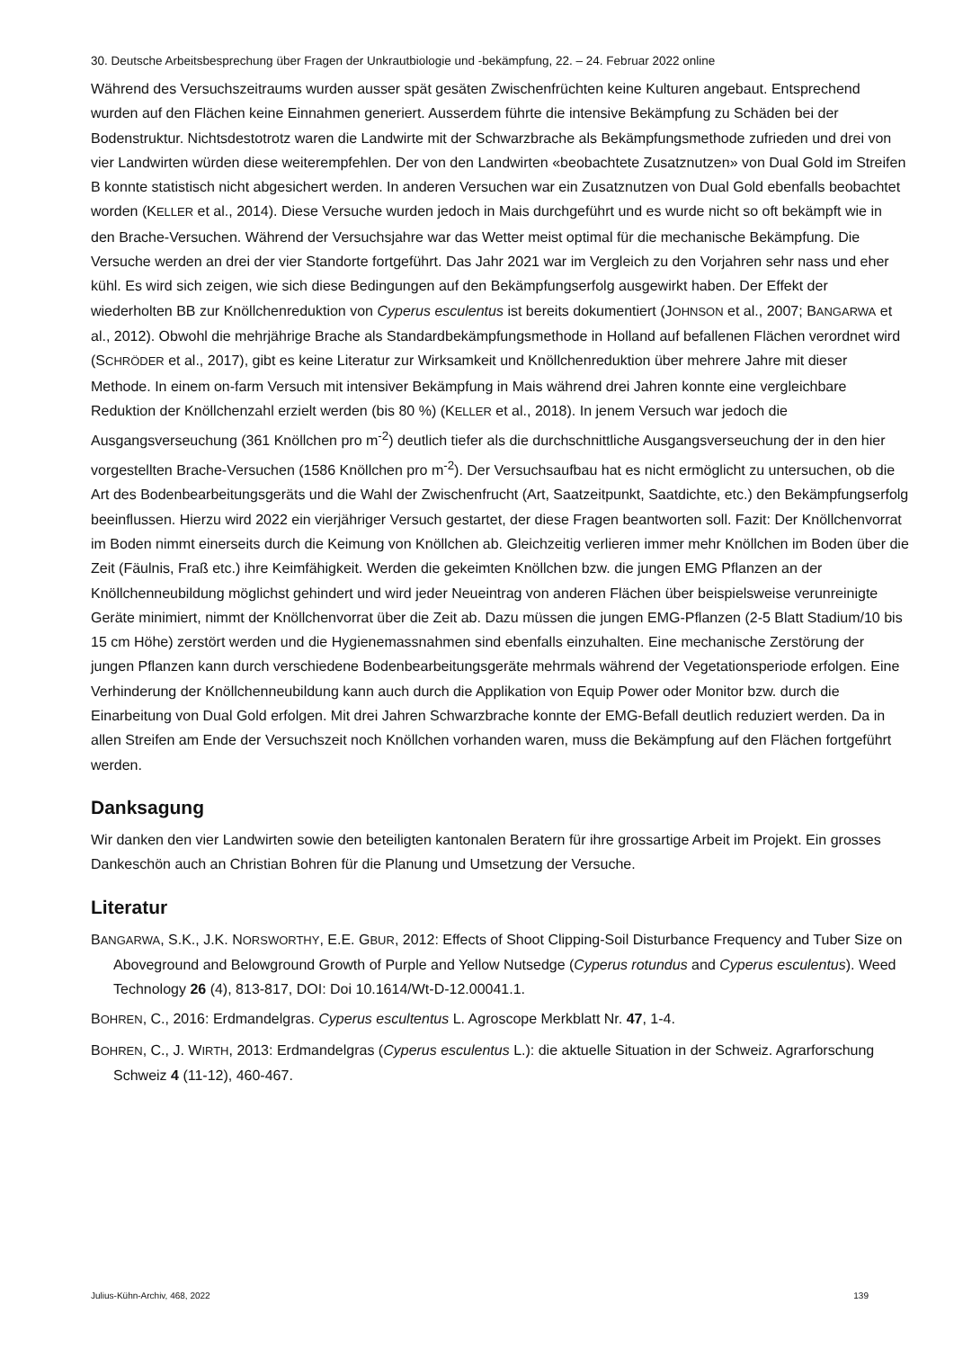30. Deutsche Arbeitsbesprechung über Fragen der Unkrautbiologie und -bekämpfung, 22. – 24. Februar 2022 online
Während des Versuchszeitraums wurden ausser spät gesäten Zwischenfrüchten keine Kulturen angebaut. Entsprechend wurden auf den Flächen keine Einnahmen generiert. Ausserdem führte die intensive Bekämpfung zu Schäden bei der Bodenstruktur. Nichtsdestotrotz waren die Landwirte mit der Schwarzbrache als Bekämpfungsmethode zufrieden und drei von vier Landwirten würden diese weiterempfehlen. Der von den Landwirten «beobachtete Zusatznutzen» von Dual Gold im Streifen B konnte statistisch nicht abgesichert werden. In anderen Versuchen war ein Zusatznutzen von Dual Gold ebenfalls beobachtet worden (KELLER et al., 2014). Diese Versuche wurden jedoch in Mais durchgeführt und es wurde nicht so oft bekämpft wie in den Brache-Versuchen. Während der Versuchsjahre war das Wetter meist optimal für die mechanische Bekämpfung. Die Versuche werden an drei der vier Standorte fortgeführt. Das Jahr 2021 war im Vergleich zu den Vorjahren sehr nass und eher kühl. Es wird sich zeigen, wie sich diese Bedingungen auf den Bekämpfungserfolg ausgewirkt haben. Der Effekt der wiederholten BB zur Knöllchenreduktion von Cyperus esculentus ist bereits dokumentiert (JOHNSON et al., 2007; BANGARWA et al., 2012). Obwohl die mehrjährige Brache als Standardbekämpfungsmethode in Holland auf befallenen Flächen verordnet wird (SCHRÖDER et al., 2017), gibt es keine Literatur zur Wirksamkeit und Knöllchenreduktion über mehrere Jahre mit dieser Methode. In einem on-farm Versuch mit intensiver Bekämpfung in Mais während drei Jahren konnte eine vergleichbare Reduktion der Knöllchenzahl erzielt werden (bis 80 %) (KELLER et al., 2018). In jenem Versuch war jedoch die Ausgangsverseuchung (361 Knöllchen pro m<sup>-2</sup>) deutlich tiefer als die durchschnittliche Ausgangsverseuchung der in den hier vorgestellten Brache-Versuchen (1586 Knöllchen pro m<sup>-2</sup>). Der Versuchsaufbau hat es nicht ermöglicht zu untersuchen, ob die Art des Bodenbearbeitungsgeräts und die Wahl der Zwischenfrucht (Art, Saatzeitpunkt, Saatdichte, etc.) den Bekämpfungserfolg beeinflussen. Hierzu wird 2022 ein vierjähriger Versuch gestartet, der diese Fragen beantworten soll. Fazit: Der Knöllchenvorrat im Boden nimmt einerseits durch die Keimung von Knöllchen ab. Gleichzeitig verlieren immer mehr Knöllchen im Boden über die Zeit (Fäulnis, Fraß etc.) ihre Keimfähigkeit. Werden die gekeimten Knöllchen bzw. die jungen EMG Pflanzen an der Knöllchenneubildung möglichst gehindert und wird jeder Neueintrag von anderen Flächen über beispielsweise verunreinigte Geräte minimiert, nimmt der Knöllchenvorrat über die Zeit ab. Dazu müssen die jungen EMG-Pflanzen (2-5 Blatt Stadium/10 bis 15 cm Höhe) zerstört werden und die Hygienemassnahmen sind ebenfalls einzuhalten. Eine mechanische Zerstörung der jungen Pflanzen kann durch verschiedene Bodenbearbeitungsgeräte mehrmals während der Vegetationsperiode erfolgen. Eine Verhinderung der Knöllchenneubildung kann auch durch die Applikation von Equip Power oder Monitor bzw. durch die Einarbeitung von Dual Gold erfolgen. Mit drei Jahren Schwarzbrache konnte der EMG-Befall deutlich reduziert werden. Da in allen Streifen am Ende der Versuchszeit noch Knöllchen vorhanden waren, muss die Bekämpfung auf den Flächen fortgeführt werden.
Danksagung
Wir danken den vier Landwirten sowie den beteiligten kantonalen Beratern für ihre grossartige Arbeit im Projekt. Ein grosses Dankeschön auch an Christian Bohren für die Planung und Umsetzung der Versuche.
Literatur
BANGARWA, S.K., J.K. NORSWORTHY, E.E. GBUR, 2012: Effects of Shoot Clipping-Soil Disturbance Frequency and Tuber Size on Aboveground and Belowground Growth of Purple and Yellow Nutsedge (Cyperus rotundus and Cyperus esculentus). Weed Technology 26 (4), 813-817, DOI: Doi 10.1614/Wt-D-12.00041.1.
BOHREN, C., 2016: Erdmandelgras. Cyperus escultentus L. Agroscope Merkblatt Nr. 47, 1-4.
BOHREN, C., J. WIRTH, 2013: Erdmandelgras (Cyperus esculentus L.): die aktuelle Situation in der Schweiz. Agrarforschung Schweiz 4 (11-12), 460-467.
Julius-Kühn-Archiv, 468, 2022 139